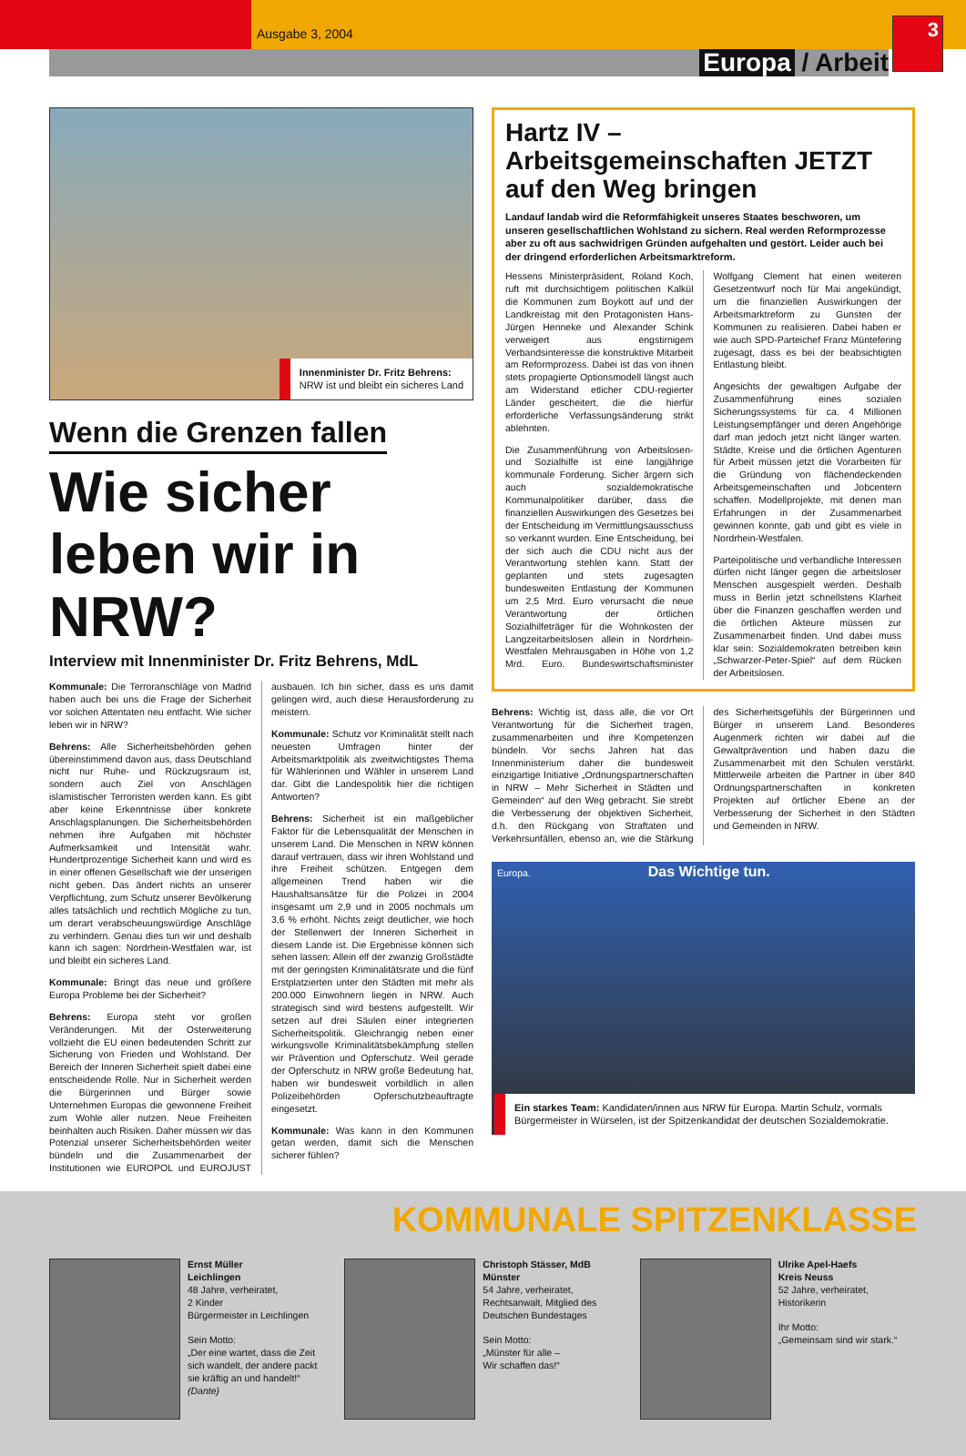Ausgabe 3, 2004
3
Europa / Arbeit
Innenminister Dr. Fritz Behrens:
NRW ist und bleibt ein sicheres Land
Wenn die Grenzen fallen
Wie sicher leben wir in NRW?
Interview mit Innenminister Dr. Fritz Behrens, MdL
Kommunale: Die Terroranschläge von Madrid haben auch bei uns die Frage der Sicherheit vor solchen Attentaten neu entfacht. Wie sicher leben wir in NRW?
Behrens: Alle Sicherheitsbehörden gehen übereinstimmend davon aus, dass Deutschland nicht nur Ruhe- und Rückzugsraum ist, sondern auch Ziel von Anschlägen islamistischer Terroristen werden kann. Es gibt aber keine Erkenntnisse über konkrete Anschlagsplanungen. Die Sicherheitsbehörden nehmen ihre Aufgaben mit höchster Aufmerksamkeit und Intensität wahr. Hundertprozentige Sicherheit kann und wird es in einer offenen Gesellschaft wie der unserigen nicht geben. Das ändert nichts an unserer Verpflichtung, zum Schutz unserer Bevölkerung alles tatsächlich und rechtlich Mögliche zu tun, um derart verabscheuungswürdige Anschläge zu verhindern. Genau dies tun wir und deshalb kann ich sagen: Nordrhein-Westfalen war, ist und bleibt ein sicheres Land.
Kommunale: Bringt das neue und größere Europa Probleme bei der Sicherheit?
Behrens: Europa steht vor großen Veränderungen. Mit der Osterweiterung vollzieht die EU einen bedeutenden Schritt zur Sicherung von Frieden und Wohlstand. Der Bereich der Inneren Sicherheit spielt dabei eine entscheidende Rolle. Nur in Sicherheit werden die Bürgerinnen und Bürger sowie Unternehmen Europas die gewonnene Freiheit zum Wohle aller nutzen. Neue Freiheiten beinhalten auch Risiken. Daher müssen wir das Potenzial unserer Sicherheitsbehörden weiter bündeln und die Zusammenarbeit der Institutionen wie EUROPOL und EUROJUST ausbauen. Ich bin sicher, dass es uns damit gelingen wird, auch diese Herausforderung zu meistern.
Kommunale: Schutz vor Kriminalität stellt nach neuesten Umfragen hinter der Arbeitsmarktpolitik als zweitwichtigstes Thema für Wählerinnen und Wähler in unserem Land dar. Gibt die Landespolitik hier die richtigen Antworten?
Behrens: Sicherheit ist ein maßgeblicher Faktor für die Lebensqualität der Menschen in unserem Land. Die Menschen in NRW können darauf vertrauen, dass wir ihren Wohlstand und ihre Freiheit schützen. Entgegen dem allgemeinen Trend haben wir die Haushaltsansätze für die Polizei in 2004 insgesamt um 2,9 und in 2005 nochmals um 3,6 % erhöht. Nichts zeigt deutlicher, wie hoch der Stellenwert der Inneren Sicherheit in diesem Lande ist. Die Ergebnisse können sich sehen lassen: Allein elf der zwanzig Großstädte mit der geringsten Kriminalitätsrate und die fünf Erstplatzierten unter den Städten mit mehr als 200.000 Einwohnern liegen in NRW. Auch strategisch sind wird bestens aufgestellt. Wir setzen auf drei Säulen einer integrierten Sicherheitspolitik. Gleichrangig neben einer wirkungsvolle Kriminalitätsbekämpfung stellen wir Prävention und Opferschutz. Weil gerade der Opferschutz in NRW große Bedeutung hat, haben wir bundesweit vorbildlich in allen Polizeibehörden Opferschutzbeauftragte eingesetzt.
Kommunale: Was kann in den Kommunen getan werden, damit sich die Menschen sicherer fühlen?
Hartz IV – Arbeitsgemeinschaften JETZT auf den Weg bringen
Landauf landab wird die Reformfähigkeit unseres Staates beschworen, um unseren gesellschaftlichen Wohlstand zu sichern. Real werden Reformprozesse aber zu oft aus sachwidrigen Gründen aufgehalten und gestört. Leider auch bei der dringend erforderlichen Arbeitsmarktreform.
Hessens Ministerpräsident, Roland Koch, ruft mit durchsichtigem politischen Kalkül die Kommunen zum Boykott auf und der Landkreistag mit den Protagonisten Hans-Jürgen Henneke und Alexander Schink verweigert aus engstirnigem Verbandsinteresse die konstruktive Mitarbeit am Reformprozess. Dabei ist das von ihnen stets propagierte Optionsmodell längst auch am Widerstand etlicher CDU-regierter Länder gescheitert, die die hierfür erforderliche Verfassungsänderung strikt ablehnten.
Die Zusammenführung von Arbeitslosen- und Sozialhilfe ist eine langjährige kommunale Forderung. Sicher ärgern sich auch sozialdemokratische Kommunalpolitiker darüber, dass die finanziellen Auswirkungen des Gesetzes bei der Entscheidung im Vermittlungsausschuss so verkannt wurden. Eine Entscheidung, bei der sich auch die CDU nicht aus der Verantwortung stehlen kann. Statt der geplanten und stets zugesagten bundesweiten Entlastung der Kommunen um 2,5 Mrd. Euro verursacht die neue Verantwortung der örtlichen Sozialhilfeträger für die Wohnkosten der Langzeitarbeitslosen allein in Nordrhein-Westfalen Mehrausgaben in Höhe von 1,2 Mrd. Euro. Bundeswirtschaftsminister Wolfgang Clement hat einen weiteren Gesetzentwurf noch für Mai angekündigt, um die finanziellen Auswirkungen der Arbeitsmarktreform zu Gunsten der Kommunen zu realisieren. Dabei haben er wie auch SPD-Parteichef Franz Müntefering zugesagt, dass es bei der beabsichtigten Entlastung bleibt.
Angesichts der gewaltigen Aufgabe der Zusammenführung eines sozialen Sicherungssystems für ca. 4 Millionen Leistungsempfänger und deren Angehörige darf man jedoch jetzt nicht länger warten. Städte, Kreise und die örtlichen Agenturen für Arbeit müssen jetzt die Vorarbeiten für die Gründung von flächendeckenden Arbeitsgemeinschaften und Jobcentern schaffen. Modellprojekte, mit denen man Erfahrungen in der Zusammenarbeit gewinnen konnte, gab und gibt es viele in Nordrhein-Westfalen.
Parteipolitische und verbandliche Interessen dürfen nicht länger gegen die arbeitsloser Menschen ausgespielt werden. Deshalb muss in Berlin jetzt schnellstens Klarheit über die Finanzen geschaffen werden und die örtlichen Akteure müssen zur Zusammenarbeit finden. Und dabei muss klar sein: Sozialdemokraten betreiben kein „Schwarzer-Peter-Spiel“ auf dem Rücken der Arbeitslosen.
Behrens: Wichtig ist, dass alle, die vor Ort Verantwortung für die Sicherheit tragen, zusammenarbeiten und ihre Kompetenzen bündeln. Vor sechs Jahren hat das Innenministerium daher die bundesweit einzigartige Initiative „Ordnungspartnerschaften in NRW – Mehr Sicherheit in Städten und Gemeinden“ auf den Weg gebracht. Sie strebt die Verbesserung der objektiven Sicherheit, d.h. den Rückgang von Straftaten und Verkehrsunfällen, ebenso an, wie die Stärkung des Sicherheitsgefühls der Bürgerinnen und Bürger in unserem Land. Besonderes Augenmerk richten wir dabei auf die Gewaltprävention und haben dazu die Zusammenarbeit mit den Schulen verstärkt. Mittlerweile arbeiten die Partner in über 840 Ordnungspartnerschaften in konkreten Projekten auf örtlicher Ebene an der Verbesserung der Sicherheit in den Städten und Gemeinden in NRW.
Europa. Das Wichtige tun.
Ein starkes Team: Kandidaten/innen aus NRW für Europa. Martin Schulz, vormals Bürgermeister in Würselen, ist der Spitzenkandidat der deutschen Sozialdemokratie.
KOMMUNALE SPITZENKLASSE
Ernst Müller
Leichlingen
48 Jahre, verheiratet,
2 Kinder
Bürgermeister in Leichlingen
Sein Motto:
„Der eine wartet, dass die Zeit sich wandelt, der andere packt sie kräftig an und handelt!“
(Dante)
Christoph Stässer, MdB
Münster
54 Jahre, verheiratet,
Rechtsanwalt, Mitglied des Deutschen Bundestages
Sein Motto:
„Münster für alle –
Wir schaffen das!“
Ulrike Apel-Haefs
Kreis Neuss
52 Jahre, verheiratet,
Historikerin
Ihr Motto:
„Gemeinsam sind wir stark.“